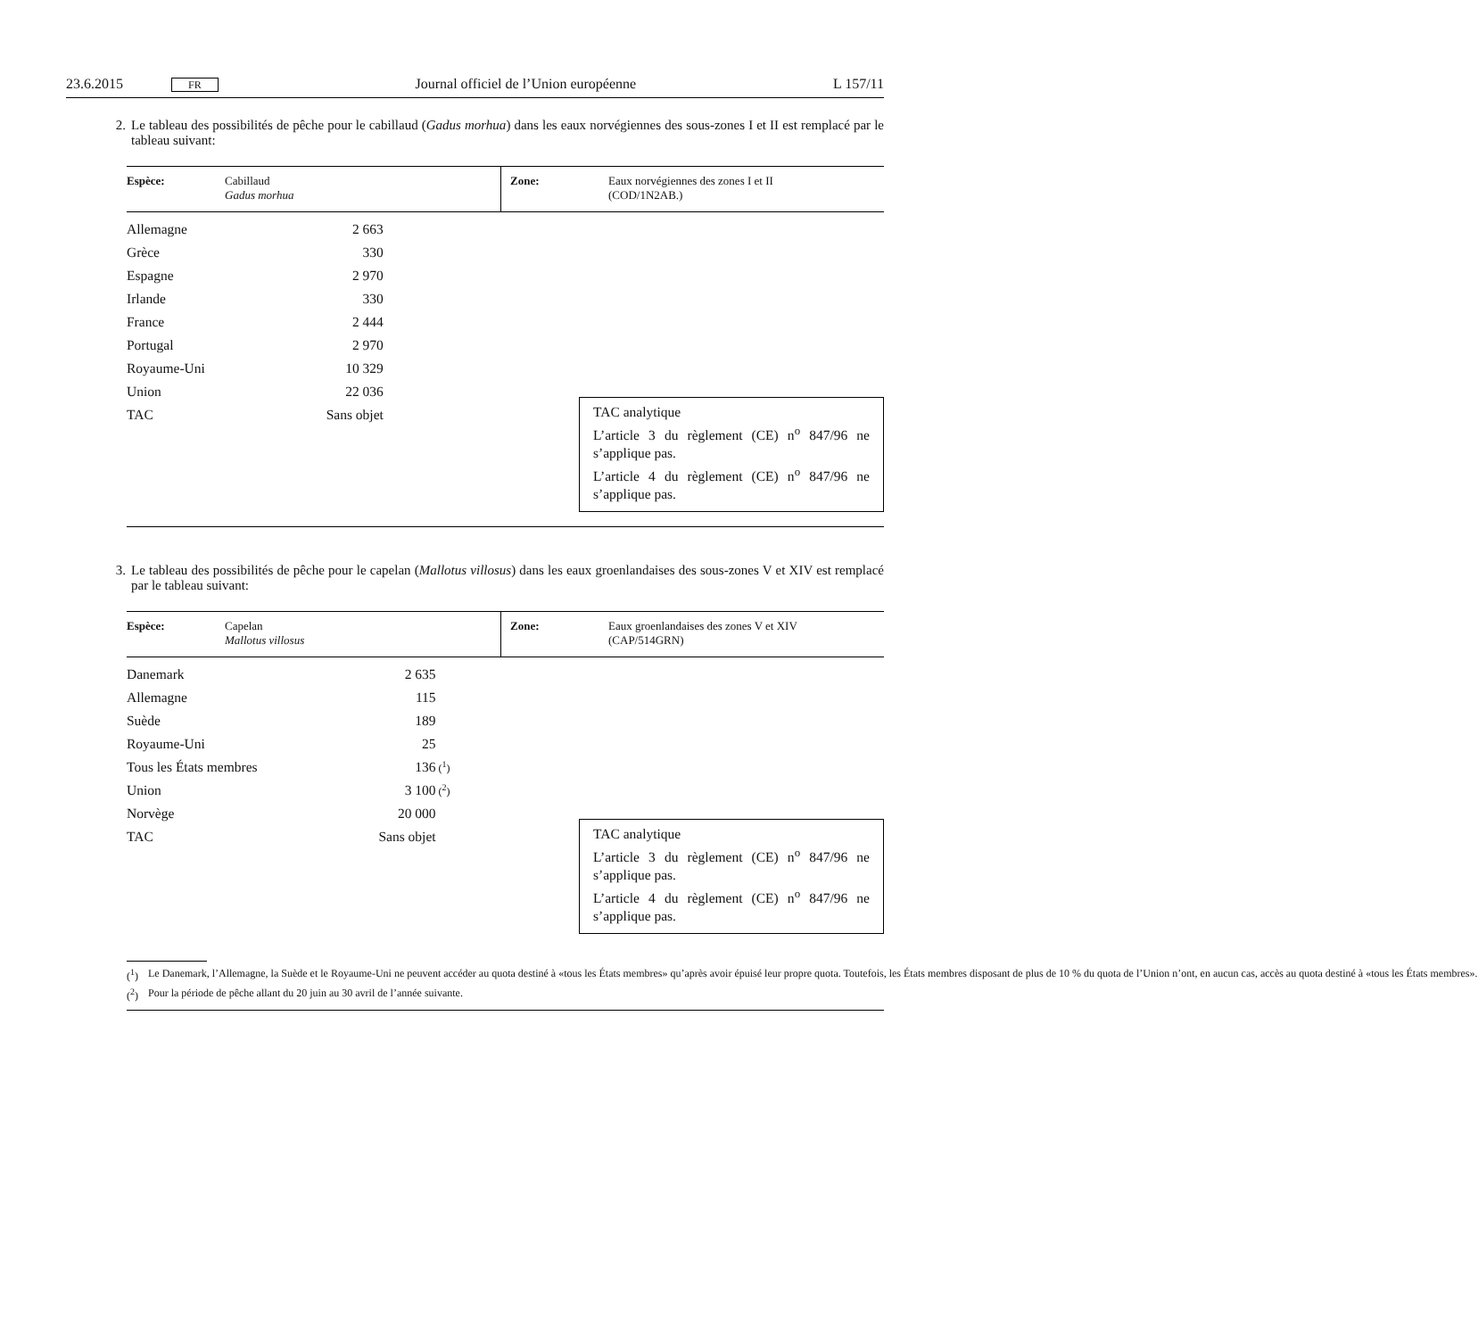23.6.2015 FR Journal officiel de l’Union européenne L 157/11
2. Le tableau des possibilités de pêche pour le cabillaud (Gadus morhua) dans les eaux norvégiennes des sous-zones I et II est remplacé par le tableau suivant:
Espèce: Cabillaud
Gadus morhua
Zone: Eaux norvégiennes des zones I et II
(COD/1N2AB.)
| Allemagne | 2 663 | |
| Grèce | 330 | |
| Espagne | 2 970 | |
| Irlande | 330 | |
| France | 2 444 | |
| Portugal | 2 970 | |
| Royaume-Uni | 10 329 | |
| Union | 22 036 | |
| TAC | Sans objet | |
TAC analytique
L’article 3 du règlement (CE) n<sup>o</sup> 847/96 ne s’applique pas.
L’article 4 du règlement (CE) n<sup>o</sup> 847/96 ne s’applique pas.
3. Le tableau des possibilités de pêche pour le capelan (Mallotus villosus) dans les eaux groenlandaises des sous-zones V et XIV est remplacé par le tableau suivant:
Espèce: Capelan
Mallotus villosus
Zone: Eaux groenlandaises des zones V et XIV
(CAP/514GRN)
| Danemark | 2 635 | |
| Allemagne | 115 | |
| Suède | 189 | |
| Royaume-Uni | 25 | |
| Tous les États membres | 136 | (<sup>1</sup>) |
| Union | 3 100 | (<sup>2</sup>) |
| Norvège | 20 000 | |
| TAC | Sans objet | |
TAC analytique
L’article 3 du règlement (CE) n<sup>o</sup> 847/96 ne s’applique pas.
L’article 4 du règlement (CE) n<sup>o</sup> 847/96 ne s’applique pas.
(<sup>1</sup>) Le Danemark, l’Allemagne, la Suède et le Royaume-Uni ne peuvent accéder au quota destiné à «tous les États membres» qu’après avoir épuisé leur propre quota. Toutefois, les États membres disposant de plus de 10 % du quota de l’Union n’ont, en aucun cas, accès au quota destiné à «tous les États membres».
(<sup>2</sup>) Pour la période de pêche allant du 20 juin au 30 avril de l’année suivante.